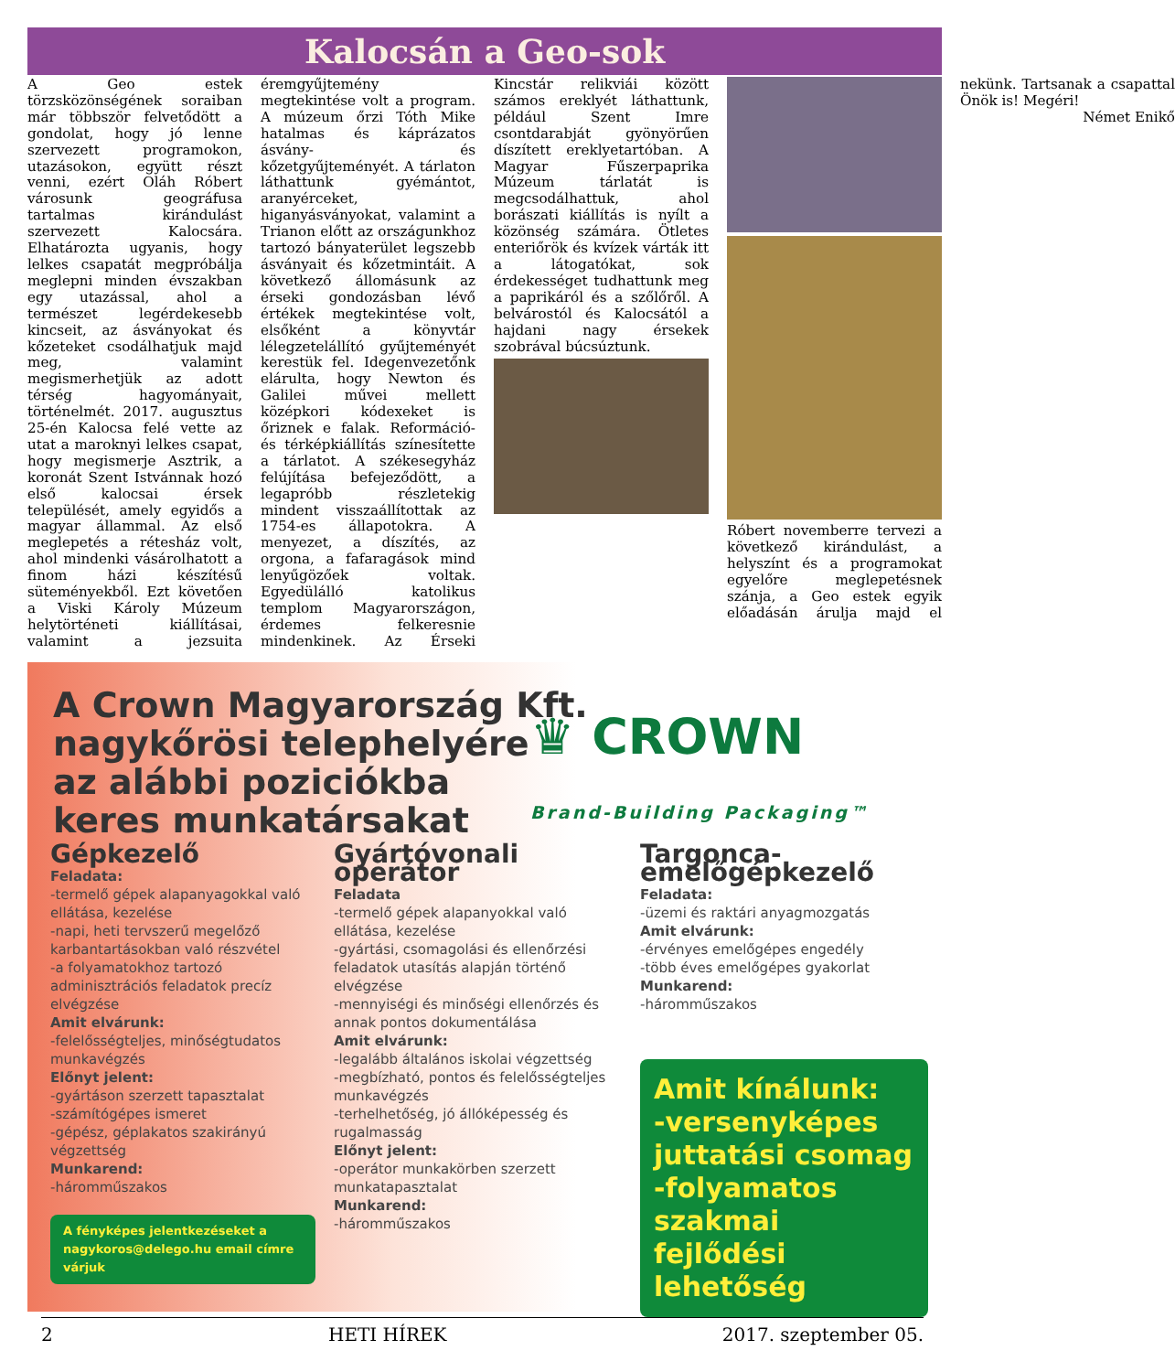Kalocsán a Geo-sok
A Geo estek törzsközönségének soraiban már többször felvetődött a gondolat, hogy jó lenne szervezett programokon, utazásokon, együtt részt venni, ezért Oláh Róbert városunk geográfusa tartalmas kirándulást szervezett Kalocsára. Elhatározta ugyanis, hogy lelkes csapatát megpróbálja meglepni minden évszakban egy utazással, ahol a természet legérdekesebb kincseit, az ásványokat és kőzeteket csodálhatjuk majd meg, valamint megismerhetjük az adott térség hagyományait, történelmét. 2017. augusztus 25-én Kalocsa felé vette az utat a maroknyi lelkes csapat, hogy megismerje Asztrik, a koronát Szent Istvánnak hozó első kalocsai érsek települését, amely egyidős a magyar állammal. Az első meglepetés a rétesház volt, ahol mindenki vásárolhatott a finom házi készítésű süteményekből. Ezt követően a Viski Károly Múzeum helytörténeti kiállításai, valamint a jezsuita éremgyűjtemény megtekintése volt a program. A múzeum őrzi Tóth Mike hatalmas és káprázatos ásvány- és kőzetgyűjteményét. A tárlaton láthattunk gyémántot, aranyérceket, higanyásványokat, valamint a Trianon előtt az országunkhoz tartozó bányaterület legszebb ásványait és kőzetmintáit. A következő állomásunk az érseki gondozásban lévő értékek megtekintése volt, elsőként a könyvtár lélegzetelállító gyűjteményét kerestük fel. Idegenvezetőnk elárulta, hogy Newton és Galilei művei mellett középkori kódexeket is őriznek e falak. Reformáció- és térképkiállítás színesítette a tárlatot. A székesegyház felújítása befejeződött, a legapróbb részletekig mindent visszaállítottak az 1754-es állapotokra. A menyezet, a díszítés, az orgona, a fafaragások mind lenyűgözőek voltak. Egyedülálló katolikus templom Magyarországon, érdemes felkeresnie mindenkinek. Az Érseki Kincstár relikviái között számos ereklyét láthattunk, például Szent Imre csontdarabját gyönyörűen díszített ereklyetartóban. A Magyar Fűszerpaprika Múzeum tárlatát is megcsodálhattuk, ahol borászati kiállítás is nyílt a közönség számára. Ötletes enteriőrök és kvízek várták itt a látogatókat, sok érdekességet tudhattunk meg a paprikáról és a szőlőről. A belvárostól és Kalocsától a hajdani nagy érsekek szobrával búcsúztunk.
Róbert novemberre tervezi a következő kirándulást, a helyszínt és a programokat egyelőre meglepetésnek szánja, a Geo estek egyik előadásán árulja majd el nekünk. Tartsanak a csapattal Önök is! Megéri!
Német Enikő
A Crown Magyarország Kft.
nagykőrösi telephelyére
az alábbi poziciókba
keres munkatársakat
♛ CROWN
Brand-Building Packaging™
Gépkezelő
Feladata:
-termelő gépek alapanyagokkal való ellátása, kezelése
-napi, heti tervszerű megelőző karbantartásokban való részvétel
-a folyamatokhoz tartozó adminisztrációs feladatok precíz elvégzése
Amit elvárunk:
-felelősségteljes, minőségtudatos munkavégzés
Előnyt jelent:
-gyártáson szerzett tapasztalat
-számítógépes ismeret
-gépész, géplakatos szakirányú végzettség
Munkarend:
-háromműszakos
A fényképes jelentkezéseket a nagykoros@delego.hu email címre várjuk
Gyártóvonali operátor
Feladata
-termelő gépek alapanyokkal való ellátása, kezelése
-gyártási, csomagolási és ellenőrzési feladatok utasítás alapján történő elvégzése
-mennyiségi és minőségi ellenőrzés és annak pontos dokumentálása
Amit elvárunk:
-legalább általános iskolai végzettség
-megbízható, pontos és felelősségteljes munkavégzés
-terhelhetőség, jó állóképesség és rugalmasság
Előnyt jelent:
-operátor munkakörben szerzett munkatapasztalat
Munkarend:
-háromműszakos
Targonca-emelőgépkezelő
Feladata:
-üzemi és raktári anyagmozgatás
Amit elvárunk:
-érvényes emelőgépes engedély
-több éves emelőgépes gyakorlat
Munkarend:
-háromműszakos
Amit kínálunk:
-versenyképes juttatási csomag
-folyamatos szakmai fejlődési lehetőség
2 HETI HÍREK 2017. szeptember 05.